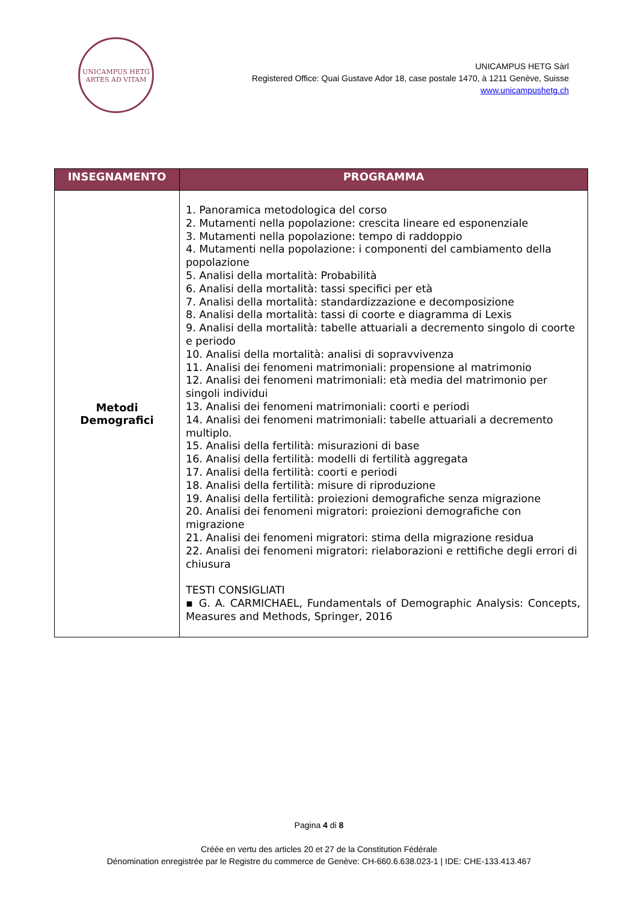UNICAMPUS HETG
ARTES AD VITAM
UNICAMPUS HETG Sàrl
Registered Office: Quai Gustave Ador 18, case postale 1470, à 1211 Genève, Suisse
www.unicampushetg.ch
| INSEGNAMENTO | PROGRAMMA |
| --- | --- |
| Metodi Demografici | 1. Panoramica metodologica del corso 2. Mutamenti nella popolazione: crescita lineare ed esponenziale 3. Mutamenti nella popolazione: tempo di raddoppio 4. Mutamenti nella popolazione: i componenti del cambiamento della popolazione 5. Analisi della mortalità: Probabilità 6. Analisi della mortalità: tassi specifici per età 7. Analisi della mortalità: standardizzazione e decomposizione 8. Analisi della mortalità: tassi di coorte e diagramma di Lexis 9. Analisi della mortalità: tabelle attuariali a decremento singolo di coorte e periodo 10. Analisi della mortalità: analisi di sopravvivenza 11. Analisi dei fenomeni matrimoniali: propensione al matrimonio 12. Analisi dei fenomeni matrimoniali: età media del matrimonio per singoli individui 13. Analisi dei fenomeni matrimoniali: coorti e periodi 14. Analisi dei fenomeni matrimoniali: tabelle attuariali a decremento multiplo. 15. Analisi della fertilità: misurazioni di base 16. Analisi della fertilità: modelli di fertilità aggregata 17. Analisi della fertilità: coorti e periodi 18. Analisi della fertilità: misure di riproduzione 19. Analisi della fertilità: proiezioni demografiche senza migrazione 20. Analisi dei fenomeni migratori: proiezioni demografiche con migrazione 21. Analisi dei fenomeni migratori: stima della migrazione residua 22. Analisi dei fenomeni migratori: rielaborazioni e rettifiche degli errori di chiusura TESTI CONSIGLIATI ▪ G. A. CARMICHAEL, Fundamentals of Demographic Analysis: Concepts, Measures and Methods, Springer, 2016 |
Pagina 4 di 8
Créée en vertu des articles 20 et 27 de la Constitution Fédérale
Dénomination enregistrée par le Registre du commerce de Genève: CH-660.6.638.023-1 | IDE: CHE-133.413.467